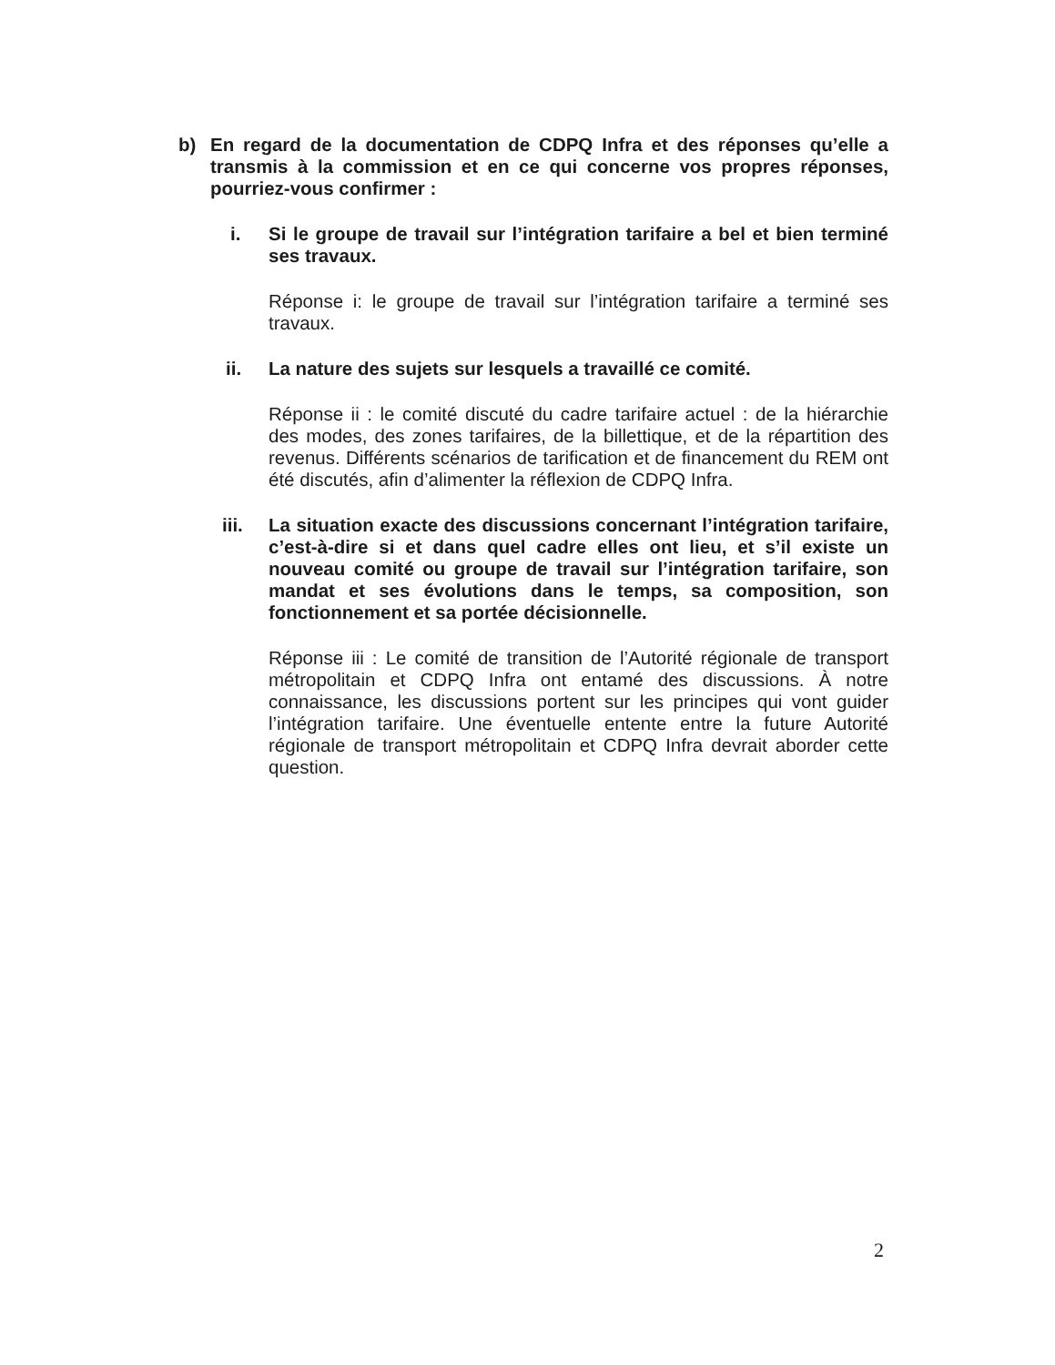b) En regard de la documentation de CDPQ Infra et des réponses qu’elle a transmis à la commission et en ce qui concerne vos propres réponses, pourriez-vous confirmer :
i. Si le groupe de travail sur l’intégration tarifaire a bel et bien terminé ses travaux.
Réponse i: le groupe de travail sur l’intégration tarifaire a terminé ses travaux.
ii. La nature des sujets sur lesquels a travaillé ce comité.
Réponse ii : le comité discuté du cadre tarifaire actuel : de la hiérarchie des modes, des zones tarifaires, de la billettique, et de la répartition des revenus. Différents scénarios de tarification et de financement du REM ont été discutés, afin d’alimenter la réflexion de CDPQ Infra.
iii. La situation exacte des discussions concernant l’intégration tarifaire, c’est-à-dire si et dans quel cadre elles ont lieu, et s’il existe un nouveau comité ou groupe de travail sur l’intégration tarifaire, son mandat et ses évolutions dans le temps, sa composition, son fonctionnement et sa portée décisionnelle.
Réponse iii : Le comité de transition de l’Autorité régionale de transport métropolitain et CDPQ Infra ont entamé des discussions. À notre connaissance, les discussions portent sur les principes qui vont guider l’intégration tarifaire. Une éventuelle entente entre la future Autorité régionale de transport métropolitain et CDPQ Infra devrait aborder cette question.
2